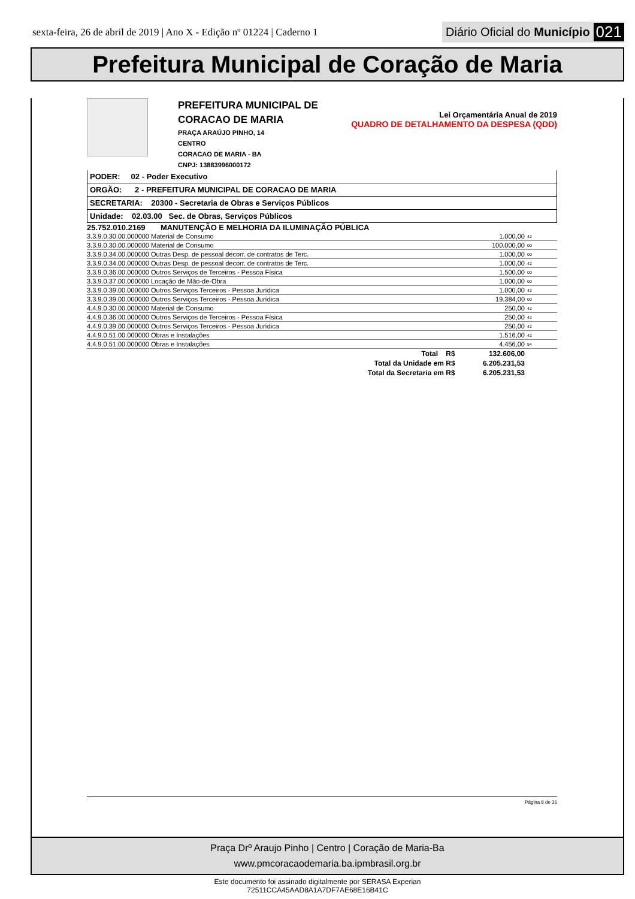sexta-feira, 26 de abril de 2019 | Ano X - Edição nº 01224 | Caderno 1
Diário Oficial do Município 021
Prefeitura Municipal de Coração de Maria
PREFEITURA MUNICIPAL DE CORACAO DE MARIA
PRAÇA ARAÚJO PINHO, 14
CENTRO
CORACAO DE MARIA - BA
CNPJ: 13883996000172
Lei Orçamentária Anual de 2019
QUADRO DE DETALHAMENTO DA DESPESA (QDD)
PODER: 02 - Poder Executivo
ORGÃO: 2 - PREFEITURA MUNICIPAL DE CORACAO DE MARIA
SECRETARIA: 20300 - Secretaria de Obras e Serviços Públicos
Unidade: 02.03.00 Sec. de Obras, Serviços Públicos
25.752.010.2169 MANUTENÇÃO E MELHORIA DA ILUMINAÇÃO PÚBLICA
| 3.3.9.0.30.00.000000 Material de Consumo | 1.000,00 | 42 |
| 3.3.9.0.30.00.000000 Material de Consumo | 100.000,00 | 00 |
| 3.3.9.0.34.00.000000 Outras Desp. de pessoal decorr. de contratos de Terc. | 1.000,00 | 00 |
| 3.3.9.0.34.00.000000 Outras Desp. de pessoal decorr. de contratos de Terc. | 1.000,00 | 42 |
| 3.3.9.0.36.00.000000 Outros Serviços de Terceiros - Pessoa Física | 1.500,00 | 00 |
| 3.3.9.0.37.00.000000 Locação de Mão-de-Obra | 1.000,00 | 00 |
| 3.3.9.0.39.00.000000 Outros Serviços Terceiros - Pessoa Jurídica | 1.000,00 | 42 |
| 3.3.9.0.39.00.000000 Outros Serviços Terceiros - Pessoa Jurídica | 19.384,00 | 00 |
| 4.4.9.0.30.00.000000 Material de Consumo | 250,00 | 42 |
| 4.4.9.0.36.00.000000 Outros Serviços de Terceiros - Pessoa Física | 250,00 | 42 |
| 4.4.9.0.39.00.000000 Outros Serviços Terceiros - Pessoa Jurídica | 250,00 | 42 |
| 4.4.9.0.51.00.000000 Obras e Instalações | 1.516,00 | 42 |
| 4.4.9.0.51.00.000000 Obras e Instalações | 4.456,00 | 94 |
| Total R$ | 132.606,00 | |
| Total da Unidade em R$ | 6.205.231,53 | |
| Total da Secretaria em R$ | 6.205.231,53 | |
Página 8 de 36
Praça Drº Araujo Pinho | Centro | Coração de Maria-Ba
www.pmcoracaodemaria.ba.ipmbrasil.org.br
Este documento foi assinado digitalmente por SERASA Experian
72511CCA45AAD8A1A7DF7AE68E16B41C